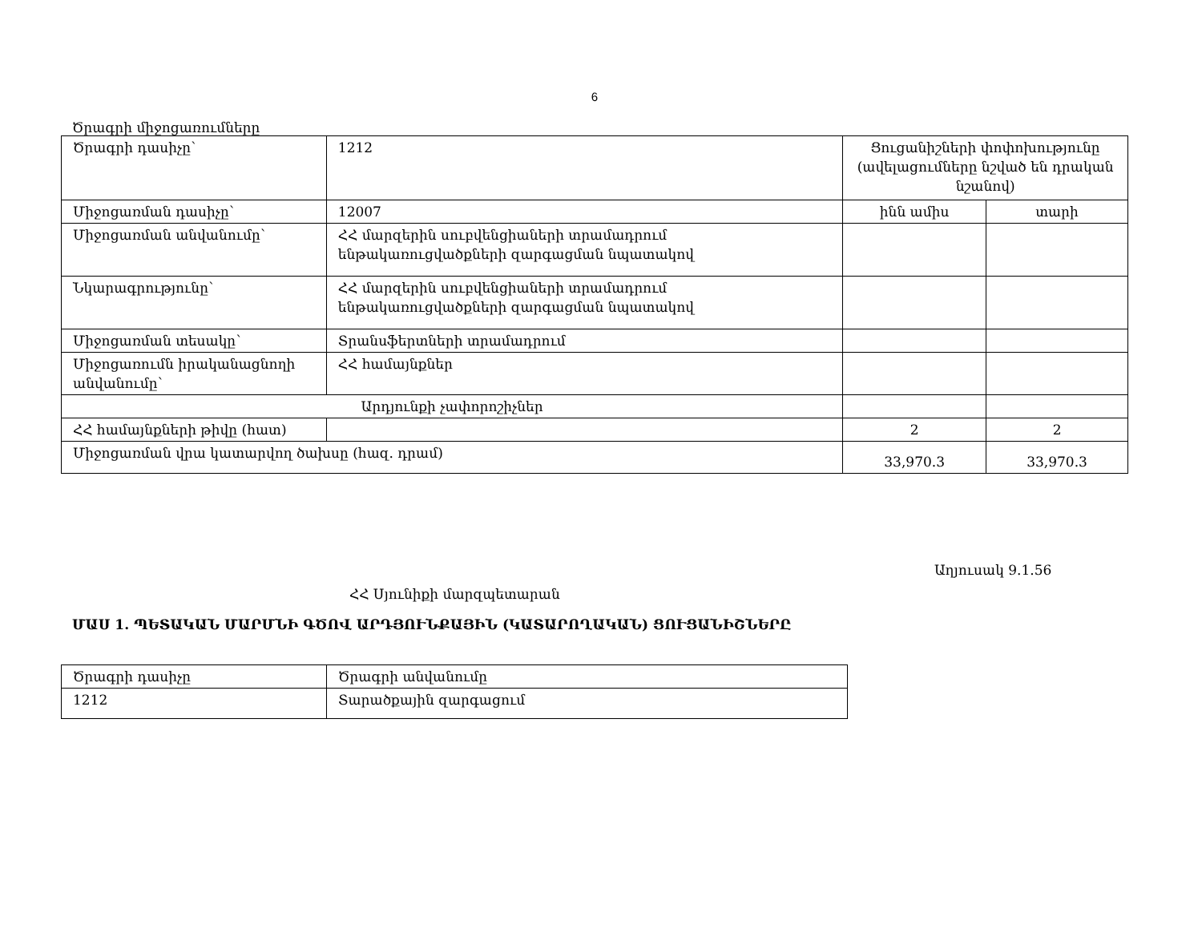6
Ծրագրի միջոցառումները
| Ծրագրի դասիչը՝ | 1212 | Ցուցանիշների փոփոխությունը (ավելացումները նշված են դրական նշանով) | |
| Միջոցառման դասիչը՝ | 12007 | ինն ամիս | տարի |
| Միջոցառման անվանումը՝ | ՀՀ մարզերին սուբվենցիաների տրամադրում ենթակառուցվածքների զարգացման նպատակով | | |
| Նկարագրությունը՝ | ՀՀ մարզերին սուբվենցիաների տրամադրում ենթակառուցվածքների զարգացման նպատակով | | |
| Միջոցառման տեսակը՝ | Տրանսֆերտների տրամադրում | | |
| Միջոցառումն իրականացնողի անվանումը՝ | ՀՀ համայնքներ | | |
| Արդյունքի չափորոշիչներ | | | |
| ՀՀ համայնքների թիվը (հատ) | | 2 | 2 |
| Միջոցառման վրա կատարվող ծախսը (հազ. դրամ) | | 33,970.3 | 33,970.3 |
Աղյուսակ 9.1.56
ՀՀ Սյունիքի մարզպետարան
ՄԱՍ 1. ՊԵՏԱԿԱՆ ՄԱՐՄՆԻ ԳԾՈՎ ԱՐԴՅՈՒՆՔԱՅԻՆ (ԿԱՏԱՐՈՂԱԿԱՆ) ՑՈՒՑԱՆԻՇՆԵՐԸ
| Ծրագրի դասիչը | Ծրագրի անվանումը |
| 1212 | Տարածքային զարգացում |